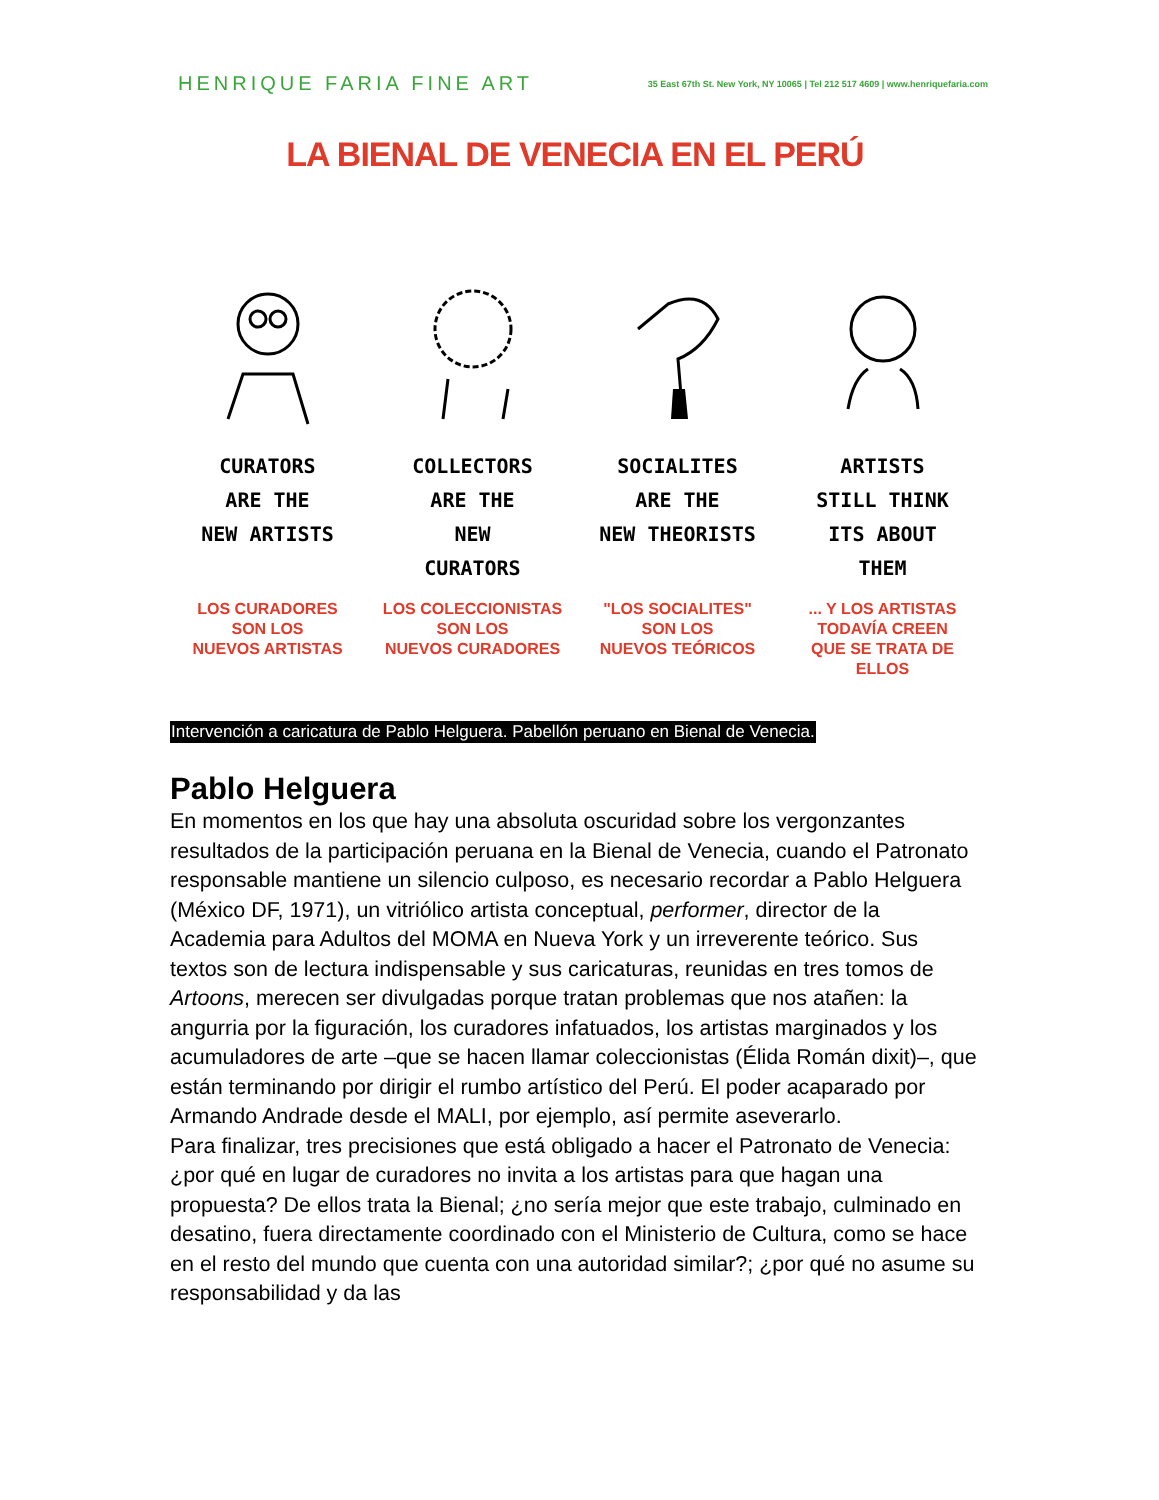HENRIQUE FARIA FINE ART 35 East 67th St. New York, NY 10065 | Tel 212 517 4609 | www.henriquefaria.com
LA BIENAL DE VENECIA EN EL PERÚ
CURATORS
ARE THE
NEW ARTISTS
LOS CURADORES
SON LOS
NUEVOS ARTISTAS
COLLECTORS
ARE THE
NEW
CURATORS
LOS COLECCIONISTAS
SON LOS
NUEVOS CURADORES
SOCIALITES
ARE THE
NEW THEORISTS
"LOS SOCIALITES"
SON LOS
NUEVOS TEÓRICOS
ARTISTS
STILL THINK
ITS ABOUT
THEM
... Y LOS ARTISTAS
TODAVÍA CREEN
QUE SE TRATA DE ELLOS
Intervención a caricatura de Pablo Helguera. Pabellón peruano en Bienal de Venecia.
Pablo Helguera
En momentos en los que hay una absoluta oscuridad sobre los vergonzantes resultados de la participación peruana en la Bienal de Venecia, cuando el Patronato responsable mantiene un silencio culposo, es necesario recordar a Pablo Helguera (México DF, 1971), un vitriólico artista conceptual, performer, director de la Academia para Adultos del MOMA en Nueva York y un irreverente teórico. Sus textos son de lectura indispensable y sus caricaturas, reunidas en tres tomos de Artoons, merecen ser divulgadas porque tratan problemas que nos atañen: la angurria por la figuración, los curadores infatuados, los artistas marginados y los acumuladores de arte –que se hacen llamar coleccionistas (Élida Román dixit)–, que están terminando por dirigir el rumbo artístico del Perú. El poder acaparado por Armando Andrade desde el MALI, por ejemplo, así permite aseverarlo.
Para finalizar, tres precisiones que está obligado a hacer el Patronato de Venecia: ¿por qué en lugar de curadores no invita a los artistas para que hagan una propuesta? De ellos trata la Bienal; ¿no sería mejor que este trabajo, culminado en desatino, fuera directamente coordinado con el Ministerio de Cultura, como se hace en el resto del mundo que cuenta con una autoridad similar?; ¿por qué no asume su responsabilidad y da las